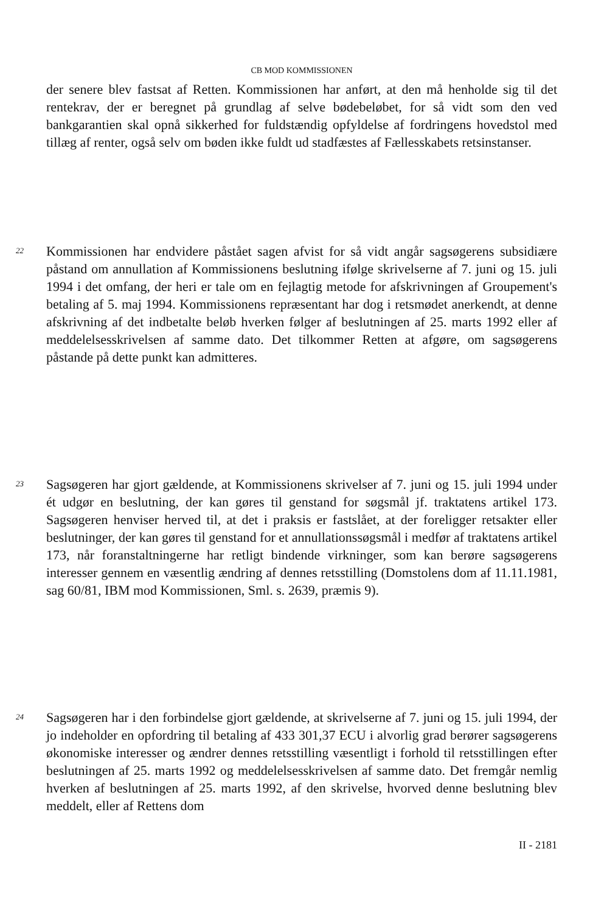CB MOD KOMMISSIONEN
der senere blev fastsat af Retten. Kommissionen har anført, at den må henholde sig til det rentekrav, der er beregnet på grundlag af selve bødebeløbet, for så vidt som den ved bankgarantien skal opnå sikkerhed for fuldstændig opfyldelse af fordringens hovedstol med tillæg af renter, også selv om bøden ikke fuldt ud stadfæstes af Fællesskabets retsinstanser.
22
Kommissionen har endvidere påstået sagen afvist for så vidt angår sagsøgerens subsidiære påstand om annullation af Kommissionens beslutning ifølge skrivelserne af 7. juni og 15. juli 1994 i det omfang, der heri er tale om en fejlagtig metode for afskrivningen af Groupement's betaling af 5. maj 1994. Kommissionens repræsentant har dog i retsmødet anerkendt, at denne afskrivning af det indbetalte beløb hverken følger af beslutningen af 25. marts 1992 eller af meddelelsesskrivelsen af samme dato. Det tilkommer Retten at afgøre, om sagsøgerens påstande på dette punkt kan admitteres.
23
Sagsøgeren har gjort gældende, at Kommissionens skrivelser af 7. juni og 15. juli 1994 under ét udgør en beslutning, der kan gøres til genstand for søgsmål jf. traktatens artikel 173. Sagsøgeren henviser herved til, at det i praksis er fastslået, at der foreligger retsakter eller beslutninger, der kan gøres til genstand for et annullationssøgsmål i medfør af traktatens artikel 173, når foranstaltningerne har retligt bindende virkninger, som kan berøre sagsøgerens interesser gennem en væsentlig ændring af dennes retsstilling (Domstolens dom af 11.11.1981, sag 60/81, IBM mod Kommissionen, Sml. s. 2639, præmis 9).
24
Sagsøgeren har i den forbindelse gjort gældende, at skrivelserne af 7. juni og 15. juli 1994, der jo indeholder en opfordring til betaling af 433 301,37 ECU i alvorlig grad berører sagsøgerens økonomiske interesser og ændrer dennes retsstilling væsentligt i forhold til retsstillingen efter beslutningen af 25. marts 1992 og meddelelsesskrivelsen af samme dato. Det fremgår nemlig hverken af beslutningen af 25. marts 1992, af den skrivelse, hvorved denne beslutning blev meddelt, eller af Rettens dom
II - 2181